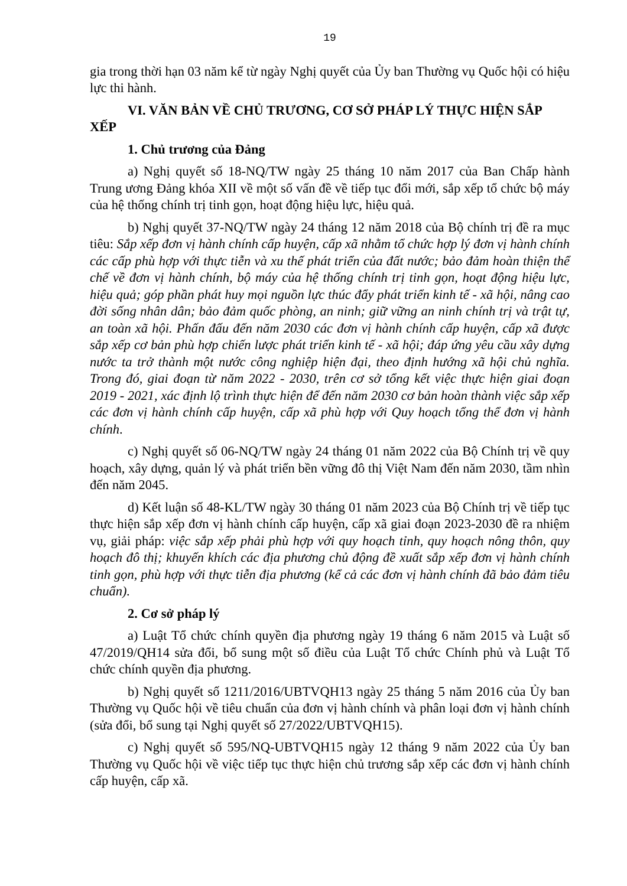19
gia trong thời hạn 03 năm kể từ ngày Nghị quyết của Ủy ban Thường vụ Quốc hội có hiệu lực thi hành.
VI. VĂN BẢN VỀ CHỦ TRƯƠNG, CƠ SỞ PHÁP LÝ THỰC HIỆN SẮP XẾP
1. Chủ trương của Đảng
a) Nghị quyết số 18-NQ/TW ngày 25 tháng 10 năm 2017 của Ban Chấp hành Trung ương Đảng khóa XII về một số vấn đề về tiếp tục đổi mới, sắp xếp tổ chức bộ máy của hệ thống chính trị tinh gọn, hoạt động hiệu lực, hiệu quả.
b) Nghị quyết 37-NQ/TW ngày 24 tháng 12 năm 2018 của Bộ chính trị đề ra mục tiêu: Sắp xếp đơn vị hành chính cấp huyện, cấp xã nhằm tổ chức hợp lý đơn vị hành chính các cấp phù hợp với thực tiễn và xu thế phát triển của đất nước; bảo đảm hoàn thiện thể chế về đơn vị hành chính, bộ máy của hệ thống chính trị tinh gọn, hoạt động hiệu lực, hiệu quả; góp phần phát huy mọi nguồn lực thúc đẩy phát triển kinh tế - xã hội, nâng cao đời sống nhân dân; bảo đảm quốc phòng, an ninh; giữ vững an ninh chính trị và trật tự, an toàn xã hội. Phấn đấu đến năm 2030 các đơn vị hành chính cấp huyện, cấp xã được sắp xếp cơ bản phù hợp chiến lược phát triển kinh tế - xã hội; đáp ứng yêu cầu xây dựng nước ta trở thành một nước công nghiệp hiện đại, theo định hướng xã hội chủ nghĩa. Trong đó, giai đoạn từ năm 2022 - 2030, trên cơ sở tổng kết việc thực hiện giai đoạn 2019 - 2021, xác định lộ trình thực hiện để đến năm 2030 cơ bản hoàn thành việc sắp xếp các đơn vị hành chính cấp huyện, cấp xã phù hợp với Quy hoạch tổng thể đơn vị hành chính.
c) Nghị quyết số 06-NQ/TW ngày 24 tháng 01 năm 2022 của Bộ Chính trị về quy hoạch, xây dựng, quản lý và phát triển bền vững đô thị Việt Nam đến năm 2030, tầm nhìn đến năm 2045.
d) Kết luận số 48-KL/TW ngày 30 tháng 01 năm 2023 của Bộ Chính trị về tiếp tục thực hiện sắp xếp đơn vị hành chính cấp huyện, cấp xã giai đoạn 2023-2030 đề ra nhiệm vụ, giải pháp: việc sắp xếp phải phù hợp với quy hoạch tỉnh, quy hoạch nông thôn, quy hoạch đô thị; khuyến khích các địa phương chủ động đề xuất sắp xếp đơn vị hành chính tinh gọn, phù hợp với thực tiễn địa phương (kể cả các đơn vị hành chính đã bảo đảm tiêu chuẩn).
2. Cơ sở pháp lý
a) Luật Tổ chức chính quyền địa phương ngày 19 tháng 6 năm 2015 và Luật số 47/2019/QH14 sửa đổi, bổ sung một số điều của Luật Tổ chức Chính phủ và Luật Tổ chức chính quyền địa phương.
b) Nghị quyết số 1211/2016/UBTVQH13 ngày 25 tháng 5 năm 2016 của Ủy ban Thường vụ Quốc hội về tiêu chuẩn của đơn vị hành chính và phân loại đơn vị hành chính (sửa đổi, bổ sung tại Nghị quyết số 27/2022/UBTVQH15).
c) Nghị quyết số 595/NQ-UBTVQH15 ngày 12 tháng 9 năm 2022 của Ủy ban Thường vụ Quốc hội về việc tiếp tục thực hiện chủ trương sắp xếp các đơn vị hành chính cấp huyện, cấp xã.